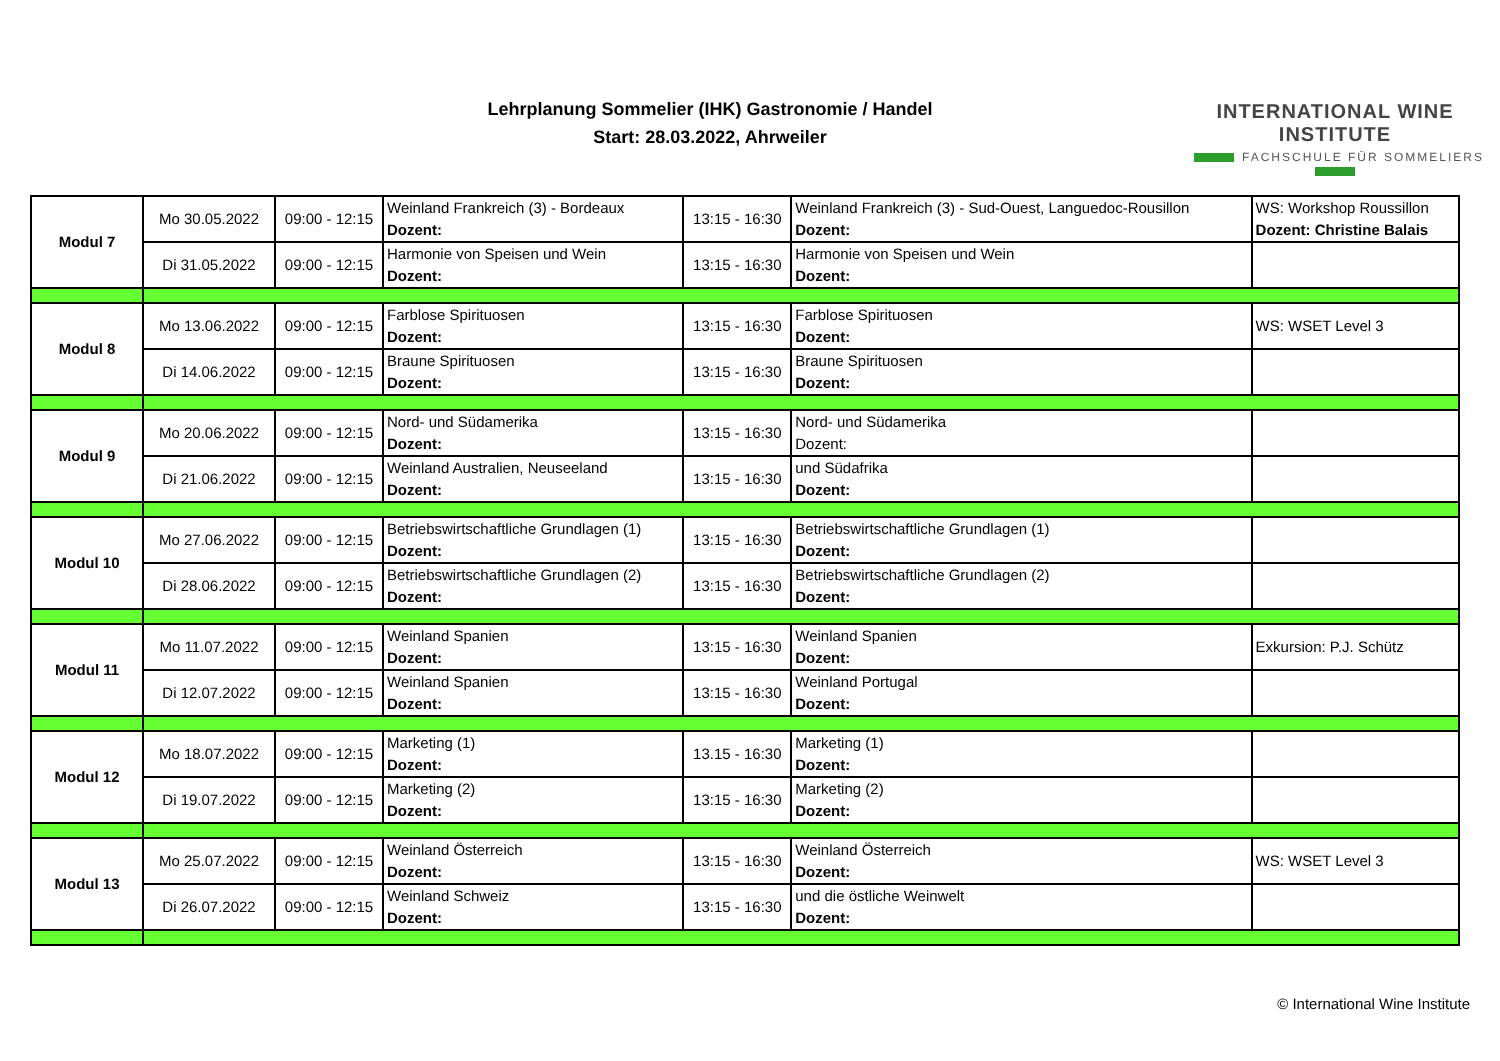Lehrplanung Sommelier (IHK) Gastronomie / Handel
Start: 28.03.2022, Ahrweiler
INTERNATIONAL WINE INSTITUTE
FACHSCHULE FÜR SOMMELIERS
| Modul 7 | Mo 30.05.2022 | 09:00 - 12:15 | Weinland Frankreich (3) - Bordeaux Dozent: | 13:15 - 16:30 | Weinland Frankreich (3) - Sud-Ouest, Languedoc-Rousillon Dozent: | WS: Workshop Roussillon Dozent: Christine Balais |
| | Di 31.05.2022 | 09:00 - 12:15 | Harmonie von Speisen und Wein Dozent: | 13:15 - 16:30 | Harmonie von Speisen und Wein Dozent: | |
| Modul 8 | Mo 13.06.2022 | 09:00 - 12:15 | Farblose Spirituosen Dozent: | 13:15 - 16:30 | Farblose Spirituosen Dozent: | WS: WSET Level 3 |
| | Di 14.06.2022 | 09:00 - 12:15 | Braune Spirituosen Dozent: | 13:15 - 16:30 | Braune Spirituosen Dozent: | |
| Modul 9 | Mo 20.06.2022 | 09:00 - 12:15 | Nord- und Südamerika Dozent: | 13:15 - 16:30 | Nord- und Südamerika Dozent: | |
| | Di 21.06.2022 | 09:00 - 12:15 | Weinland Australien, Neuseeland Dozent: | 13:15 - 16:30 | und Südafrika Dozent: | |
| Modul 10 | Mo 27.06.2022 | 09:00 - 12:15 | Betriebswirtschaftliche Grundlagen (1) Dozent: | 13:15 - 16:30 | Betriebswirtschaftliche Grundlagen (1) Dozent: | |
| | Di 28.06.2022 | 09:00 - 12:15 | Betriebswirtschaftliche Grundlagen (2) Dozent: | 13:15 - 16:30 | Betriebswirtschaftliche Grundlagen (2) Dozent: | |
| Modul 11 | Mo 11.07.2022 | 09:00 - 12:15 | Weinland Spanien Dozent: | 13:15 - 16:30 | Weinland Spanien Dozent: | Exkursion: P.J. Schütz |
| | Di 12.07.2022 | 09:00 - 12:15 | Weinland Spanien Dozent: | 13:15 - 16:30 | Weinland Portugal Dozent: | |
| Modul 12 | Mo 18.07.2022 | 09:00 - 12:15 | Marketing (1) Dozent: | 13.15 - 16:30 | Marketing (1) Dozent: | |
| | Di 19.07.2022 | 09:00 - 12:15 | Marketing (2) Dozent: | 13:15 - 16:30 | Marketing (2) Dozent: | |
| Modul 13 | Mo 25.07.2022 | 09:00 - 12:15 | Weinland Österreich Dozent: | 13:15 - 16:30 | Weinland Österreich Dozent: | WS: WSET Level 3 |
| | Di 26.07.2022 | 09:00 - 12:15 | Weinland Schweiz Dozent: | 13:15 - 16:30 | und die östliche Weinwelt Dozent: | |
© International Wine Institute